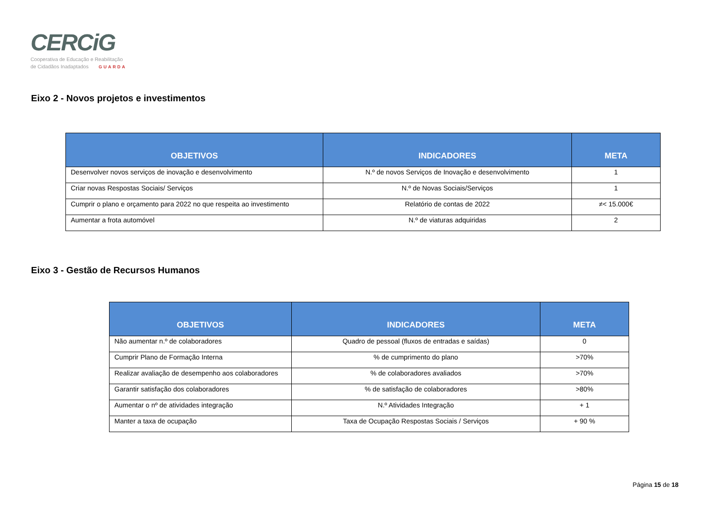CERCiG
Cooperativa de Educação e Reabilitação
de Cidadãos Inadaptados GUARDA
Eixo 2 - Novos projetos e investimentos
| OBJETIVOS | INDICADORES | META |
| --- | --- | --- |
| Desenvolver novos serviços de inovação e desenvolvimento | N.º de novos Serviços de Inovação e desenvolvimento | 1 |
| Criar novas Respostas Sociais/ Serviços | N.º de Novas Sociais/Serviços | 1 |
| Cumprir o plano e orçamento para 2022 no que respeita ao investimento | Relatório de contas de 2022 | ≠< 15.000€ |
| Aumentar a frota automóvel | N.º de viaturas adquiridas | 2 |
Eixo 3 - Gestão de Recursos Humanos
| OBJETIVOS | INDICADORES | META |
| --- | --- | --- |
| Não aumentar n.º de colaboradores | Quadro de pessoal (fluxos de entradas e saídas) | 0 |
| Cumprir Plano de Formação Interna | % de cumprimento do plano | >70% |
| Realizar avaliação de desempenho aos colaboradores | % de colaboradores avaliados | >70% |
| Garantir satisfação dos colaboradores | % de satisfação de colaboradores | >80% |
| Aumentar o nº de atividades integração | N.º Atividades Integração | + 1 |
| Manter a taxa de ocupação | Taxa de Ocupação Respostas Sociais / Serviços | + 90 % |
Página 15 de 18